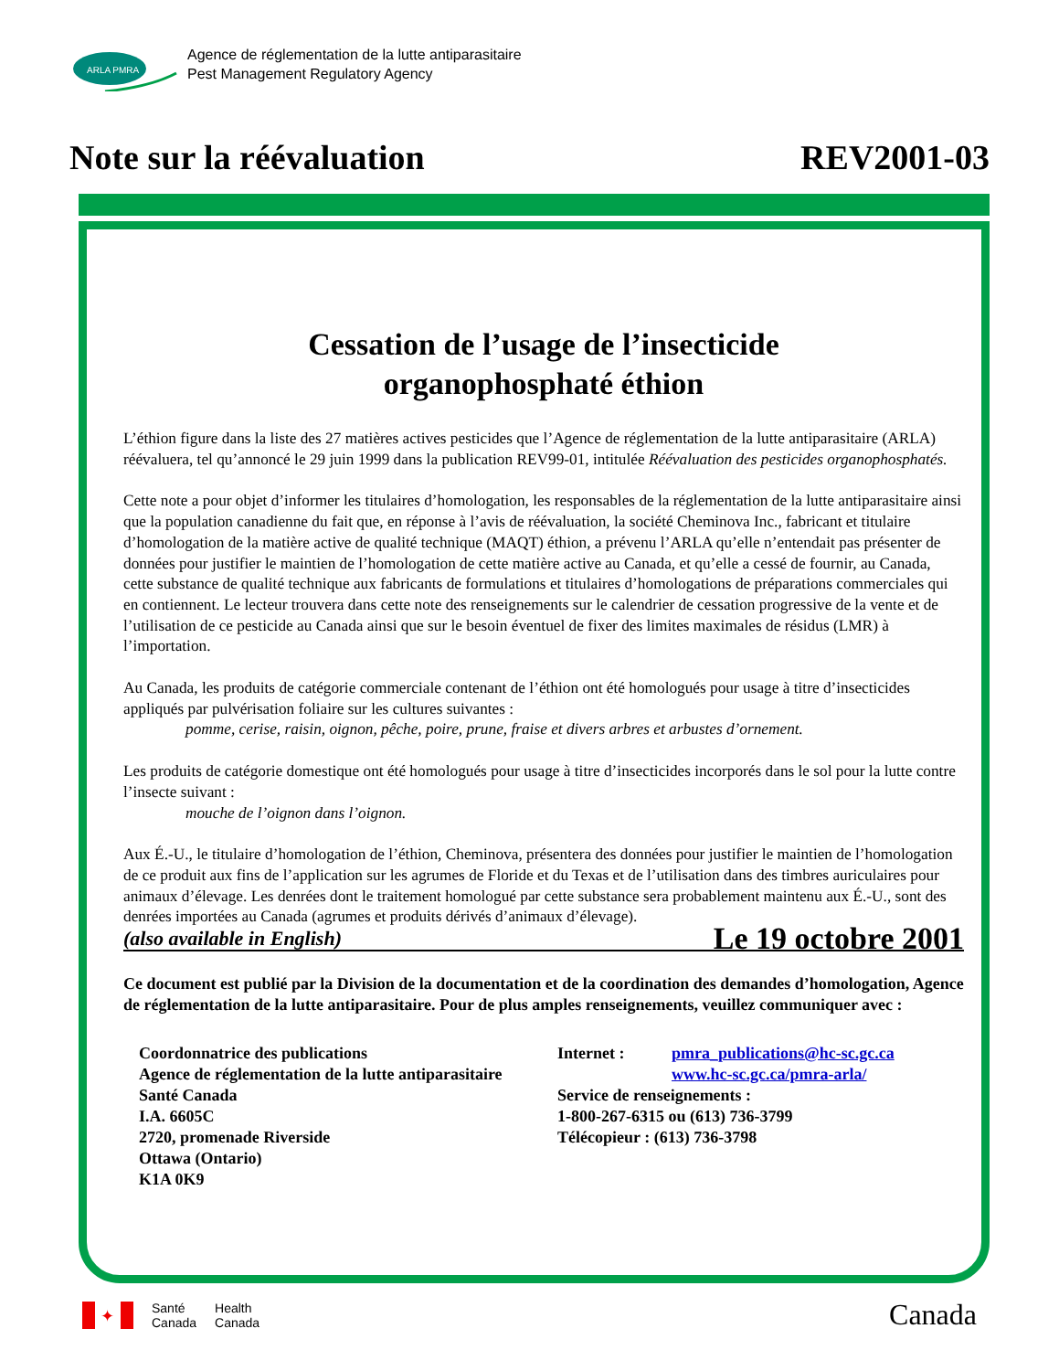ARLA PMRA
Agence de réglementation de la lutte antiparasitaire
Pest Management Regulatory Agency
Note sur la réévaluation REV2001-03
Cessation de l’usage de l’insecticide
organophosphaté éthion
L’éthion figure dans la liste des 27 matières actives pesticides que l’Agence de réglementation de la lutte antiparasitaire (ARLA) réévaluera, tel qu’annoncé le 29 juin 1999 dans la publication REV99-01, intitulée Réévaluation des pesticides organophosphatés.
Cette note a pour objet d’informer les titulaires d’homologation, les responsables de la réglementation de la lutte antiparasitaire ainsi que la population canadienne du fait que, en réponse à l’avis de réévaluation, la société Cheminova Inc., fabricant et titulaire d’homologation de la matière active de qualité technique (MAQT) éthion, a prévenu l’ARLA qu’elle n’entendait pas présenter de données pour justifier le maintien de l’homologation de cette matière active au Canada, et qu’elle a cessé de fournir, au Canada, cette substance de qualité technique aux fabricants de formulations et titulaires d’homologations de préparations commerciales qui en contiennent. Le lecteur trouvera dans cette note des renseignements sur le calendrier de cessation progressive de la vente et de l’utilisation de ce pesticide au Canada ainsi que sur le besoin éventuel de fixer des limites maximales de résidus (LMR) à l’importation.
Au Canada, les produits de catégorie commerciale contenant de l’éthion ont été homologués pour usage à titre d’insecticides appliqués par pulvérisation foliaire sur les cultures suivantes :
pomme, cerise, raisin, oignon, pêche, poire, prune, fraise et divers arbres et arbustes d’ornement.
Les produits de catégorie domestique ont été homologués pour usage à titre d’insecticides incorporés dans le sol pour la lutte contre l’insecte suivant :
mouche de l’oignon dans l’oignon.
Aux É.-U., le titulaire d’homologation de l’éthion, Cheminova, présentera des données pour justifier le maintien de l’homologation de ce produit aux fins de l’application sur les agrumes de Floride et du Texas et de l’utilisation dans des timbres auriculaires pour animaux d’élevage. Les denrées dont le traitement homologué par cette substance sera probablement maintenu aux É.-U., sont des denrées importées au Canada (agrumes et produits dérivés d’animaux d’élevage).
(also available in English) Le 19 octobre 2001
Ce document est publié par la Division de la documentation et de la coordination des demandes d’homologation, Agence de réglementation de la lutte antiparasitaire. Pour de plus amples renseignements, veuillez communiquer avec :
Coordonnatrice des publications
Agence de réglementation de la lutte antiparasitaire
Santé Canada
I.A. 6605C
2720, promenade Riverside
Ottawa (Ontario)
K1A 0K9
Internet : pmra_publications@hc-sc.gc.ca
www.hc-sc.gc.ca/pmra-arla/
Service de renseignements :
1-800-267-6315 ou (613) 736-3799
Télécopieur : (613) 736-3798
✦
Santé
Canada Health
Canada
Canada